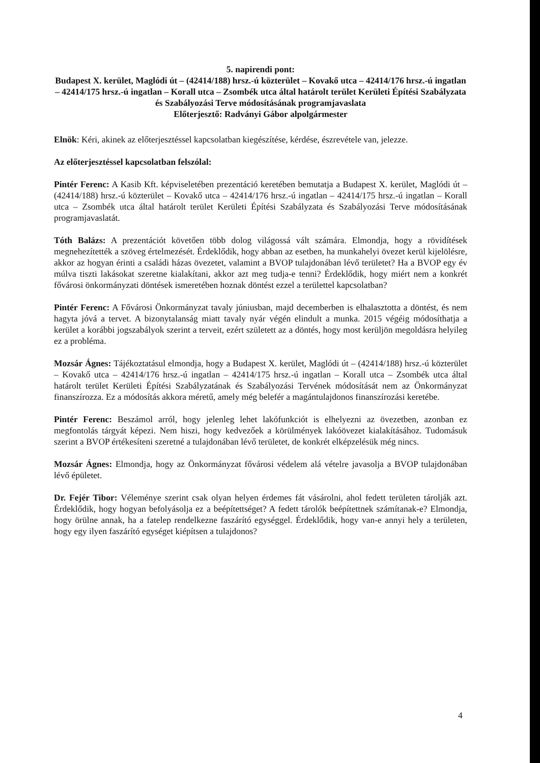5. napirendi pont:
Budapest X. kerület, Maglódi út – (42414/188) hrsz.-ú közterület – Kovakő utca – 42414/176 hrsz.-ú ingatlan – 42414/175 hrsz.-ú ingatlan – Korall utca – Zsombék utca által határolt terület Kerületi Építési Szabályzata és Szabályozási Terve módosításának programjavaslata
Előterjesztő: Radványi Gábor alpolgármester
Elnök: Kéri, akinek az előterjesztéssel kapcsolatban kiegészítése, kérdése, észrevétele van, jelezze.
Az előterjesztéssel kapcsolatban felszólal:
Pintér Ferenc: A Kasib Kft. képviseletében prezentáció keretében bemutatja a Budapest X. kerület, Maglódi út – (42414/188) hrsz.-ú közterület – Kovakő utca – 42414/176 hrsz.-ú ingatlan – 42414/175 hrsz.-ú ingatlan – Korall utca – Zsombék utca által határolt terület Kerületi Építési Szabályzata és Szabályozási Terve módosításának programjavaslatát.
Tóth Balázs: A prezentációt követően több dolog világossá vált számára. Elmondja, hogy a rövidítések megnehezítették a szöveg értelmezését. Érdeklődik, hogy abban az esetben, ha munkahelyi övezet kerül kijelölésre, akkor az hogyan érinti a családi házas övezetet, valamint a BVOP tulajdonában lévő területet? Ha a BVOP egy év múlva tiszti lakásokat szeretne kialakítani, akkor azt meg tudja-e tenni? Érdeklődik, hogy miért nem a konkrét fővárosi önkormányzati döntések ismeretében hoznak döntést ezzel a területtel kapcsolatban?
Pintér Ferenc: A Fővárosi Önkormányzat tavaly júniusban, majd decemberben is elhalasztotta a döntést, és nem hagyta jóvá a tervet. A bizonytalanság miatt tavaly nyár végén elindult a munka. 2015 végéig módosíthatja a kerület a korábbi jogszabályok szerint a terveit, ezért született az a döntés, hogy most kerüljön megoldásra helyileg ez a probléma.
Mozsár Ágnes: Tájékoztatásul elmondja, hogy a Budapest X. kerület, Maglódi út – (42414/188) hrsz.-ú közterület – Kovakő utca – 42414/176 hrsz.-ú ingatlan – 42414/175 hrsz.-ú ingatlan – Korall utca – Zsombék utca által határolt terület Kerületi Építési Szabályzatának és Szabályozási Tervének módosítását nem az Önkormányzat finanszírozza. Ez a módosítás akkora méretű, amely még belefér a magántulajdonos finanszírozási keretébe.
Pintér Ferenc: Beszámol arról, hogy jelenleg lehet lakófunkciót is elhelyezni az övezetben, azonban ez megfontolás tárgyát képezi. Nem hiszi, hogy kedvezőek a körülmények lakóövezet kialakításához. Tudomásuk szerint a BVOP értékesíteni szeretné a tulajdonában lévő területet, de konkrét elképzelésük még nincs.
Mozsár Ágnes: Elmondja, hogy az Önkormányzat fővárosi védelem alá vételre javasolja a BVOP tulajdonában lévő épületet.
Dr. Fejér Tibor: Véleménye szerint csak olyan helyen érdemes fát vásárolni, ahol fedett területen tárolják azt. Érdeklődik, hogy hogyan befolyásolja ez a beépítettséget? A fedett tárolók beépítettnek számítanak-e? Elmondja, hogy örülne annak, ha a fatelep rendelkezne faszárító egységgel. Érdeklődik, hogy van-e annyi hely a területen, hogy egy ilyen faszárító egységet kiépítsen a tulajdonos?
4